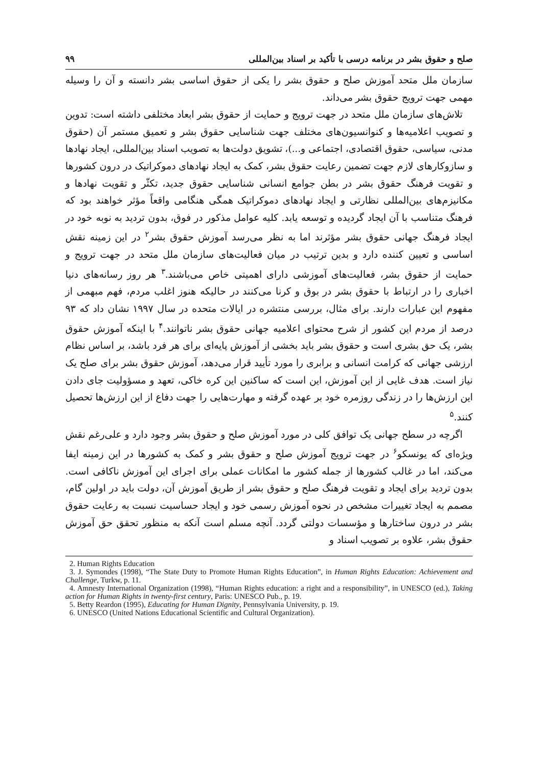صلح و حقوق بشر در برنامه درسی با تأکید بر اسناد بین‌المللی ۹۹
سازمان ملل متحد آموزش صلح و حقوق بشر را یکی از حقوق اساسی بشر دانسته و آن را وسیله مهمی جهت ترویج حقوق بشر می‌داند.
تلاش‌های سازمان ملل متحد در جهت ترویج و حمایت از حقوق بشر ابعاد مختلفی داشته است: تدوین و تصویب اعلامیه‌ها و کنوانسیون‌های مختلف جهت شناسایی حقوق بشر و تعمیق مستمر آن (حقوق مدنی، سیاسی، حقوق اقتصادی، اجتماعی و...)، تشویق دولت‌ها به تصویب اسناد بین‌المللی، ایجاد نهادها و سازوکارهای لازم جهت تضمین رعایت حقوق بشر، کمک به ایجاد نهادهای دموکراتیک در درون کشورها و تقویت فرهنگ حقوق بشر در بطن جوامع انسانی شناسایی حقوق جدید، تکثّر و تقویت نهادها و مکانیزم‌های بین‌المللی نظارتی و ایجاد نهادهای دموکراتیک همگی هنگامی واقعاً مؤثر خواهند بود که فرهنگ متناسب با آن ایجاد گردیده و توسعه یابد. کلیه عوامل مذکور در فوق، بدون تردید به نوبه خود در ایجاد فرهنگ جهانی حقوق بشر مؤثرند اما به نظر می‌رسد آموزش حقوق بشر<sup>۲</sup> در این زمینه نقش اساسی و تعیین کننده دارد و بدین ترتیب در میان فعالیت‌های سازمان ملل متحد در جهت ترویج و حمایت از حقوق بشر، فعالیت‌های آموزشی دارای اهمیتی خاص می‌باشند.<sup>۳</sup> هر روز رسانه‌های دنیا اخباری را در ارتباط با حقوق بشر در بوق و کرنا می‌کنند در حالیکه هنوز اغلب مردم، فهم مبهمی از مفهوم این عبارات دارند. برای مثال، بررسی منتشره در ایالات متحده در سال ۱۹۹۷ نشان داد که ۹۳ درصد از مردم این کشور از شرح محتوای اعلامیه جهانی حقوق بشر ناتوانند.<sup>۴</sup> با اینکه آموزش حقوق بشر، یک حق بشری است و حقوق بشر باید بخشی از آموزش پایه‌ای برای هر فرد باشد، بر اساس نظام ارزشی جهانی که کرامت انسانی و برابری را مورد تأیید قرار می‌دهد، آموزش حقوق بشر برای صلح یک نیاز است. هدف غایی از این آموزش، این است که ساکنین این کره خاکی، تعهد و مسؤولیت جای دادن این ارزش‌ها را در زندگی روزمره خود بر عهده گرفته و مهارت‌هایی را جهت دفاع از این ارزش‌ها تحصیل کنند.<sup>۵</sup>
اگرچه در سطح جهانی یک توافق کلی در مورد آموزش صلح و حقوق بشر وجود دارد و علی‌رغم نقش ویژه‌ای که یونسکو<sup>۶</sup> در جهت ترویج آموزش صلح و حقوق بشر و کمک به کشورها در این زمینه ایفا می‌کند، اما در غالب کشورها از جمله کشور ما امکانات عملی برای اجرای این آموزش ناکافی است. بدون تردید برای ایجاد و تقویت فرهنگ صلح و حقوق بشر از طریق آموزش آن، دولت باید در اولین گام، مصمم به ایجاد تغییرات مشخص در نحوه آموزش رسمی خود و ایجاد حساسیت نسبت به رعایت حقوق بشر در درون ساختارها و مؤسسات دولتی گردد. آنچه مسلم است آنکه به منظور تحقق حق آموزش حقوق بشر، علاوه بر تصویب اسناد و
2. Human Rights Education
3. J. Symondes (1998), “The State Duty to Promote Human Rights Education”, in Human Rights Education: Achievement and Challenge, Turkw, p. 11.
4. Amnesty International Organization (1998), “Human Rights education: a right and a responsibility”, in UNESCO (ed.), Taking action for Human Rights in twenty-first century, Paris: UNESCO Pub., p. 19.
5. Betty Reardon (1995), Educating for Human Dignity, Pennsylvania University, p. 19.
6. UNESCO (United Nations Educational Scientific and Cultural Organization).